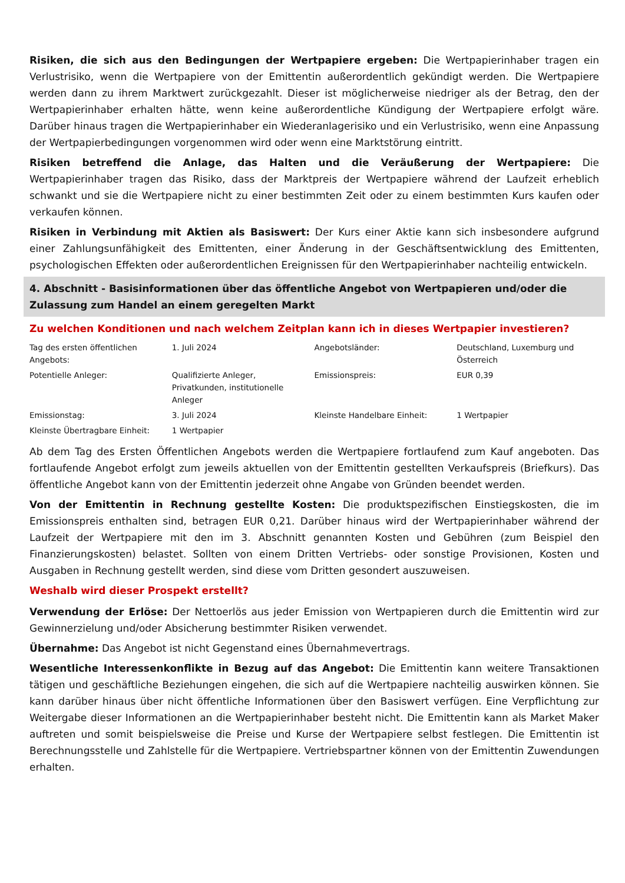Risiken, die sich aus den Bedingungen der Wertpapiere ergeben: Die Wertpapierinhaber tragen ein Verlustrisiko, wenn die Wertpapiere von der Emittentin außerordentlich gekündigt werden. Die Wertpapiere werden dann zu ihrem Marktwert zurückgezahlt. Dieser ist möglicherweise niedriger als der Betrag, den der Wertpapierinhaber erhalten hätte, wenn keine außerordentliche Kündigung der Wertpapiere erfolgt wäre. Darüber hinaus tragen die Wertpapierinhaber ein Wiederanlagerisiko und ein Verlustrisiko, wenn eine Anpassung der Wertpapierbedingungen vorgenommen wird oder wenn eine Marktstörung eintritt.
Risiken betreffend die Anlage, das Halten und die Veräußerung der Wertpapiere: Die Wertpapierinhaber tragen das Risiko, dass der Marktpreis der Wertpapiere während der Laufzeit erheblich schwankt und sie die Wertpapiere nicht zu einer bestimmten Zeit oder zu einem bestimmten Kurs kaufen oder verkaufen können.
Risiken in Verbindung mit Aktien als Basiswert: Der Kurs einer Aktie kann sich insbesondere aufgrund einer Zahlungsunfähigkeit des Emittenten, einer Änderung in der Geschäftsentwicklung des Emittenten, psychologischen Effekten oder außerordentlichen Ereignissen für den Wertpapierinhaber nachteilig entwickeln.
4. Abschnitt - Basisinformationen über das öffentliche Angebot von Wertpapieren und/oder die Zulassung zum Handel an einem geregelten Markt
Zu welchen Konditionen und nach welchem Zeitplan kann ich in dieses Wertpapier investieren?
| Tag des ersten öffentlichen Angebots: | 1. Juli 2024 | Angebotsländer: | Deutschland, Luxemburg und Österreich |
| Potentielle Anleger: | Qualifizierte Anleger, Privatkunden, institutionelle Anleger | Emissionspreis: | EUR 0,39 |
| Emissionstag: | 3. Juli 2024 | Kleinste Handelbare Einheit: | 1 Wertpapier |
| Kleinste Übertragbare Einheit: | 1 Wertpapier | | |
Ab dem Tag des Ersten Öffentlichen Angebots werden die Wertpapiere fortlaufend zum Kauf angeboten. Das fortlaufende Angebot erfolgt zum jeweils aktuellen von der Emittentin gestellten Verkaufspreis (Briefkurs). Das öffentliche Angebot kann von der Emittentin jederzeit ohne Angabe von Gründen beendet werden.
Von der Emittentin in Rechnung gestellte Kosten: Die produktspezifischen Einstiegskosten, die im Emissionspreis enthalten sind, betragen EUR 0,21. Darüber hinaus wird der Wertpapierinhaber während der Laufzeit der Wertpapiere mit den im 3. Abschnitt genannten Kosten und Gebühren (zum Beispiel den Finanzierungskosten) belastet. Sollten von einem Dritten Vertriebs- oder sonstige Provisionen, Kosten und Ausgaben in Rechnung gestellt werden, sind diese vom Dritten gesondert auszuweisen.
Weshalb wird dieser Prospekt erstellt?
Verwendung der Erlöse: Der Nettoerlös aus jeder Emission von Wertpapieren durch die Emittentin wird zur Gewinnerzielung und/oder Absicherung bestimmter Risiken verwendet.
Übernahme: Das Angebot ist nicht Gegenstand eines Übernahmevertrags.
Wesentliche Interessenkonflikte in Bezug auf das Angebot: Die Emittentin kann weitere Transaktionen tätigen und geschäftliche Beziehungen eingehen, die sich auf die Wertpapiere nachteilig auswirken können. Sie kann darüber hinaus über nicht öffentliche Informationen über den Basiswert verfügen. Eine Verpflichtung zur Weitergabe dieser Informationen an die Wertpapierinhaber besteht nicht. Die Emittentin kann als Market Maker auftreten und somit beispielsweise die Preise und Kurse der Wertpapiere selbst festlegen. Die Emittentin ist Berechnungsstelle und Zahlstelle für die Wertpapiere. Vertriebspartner können von der Emittentin Zuwendungen erhalten.